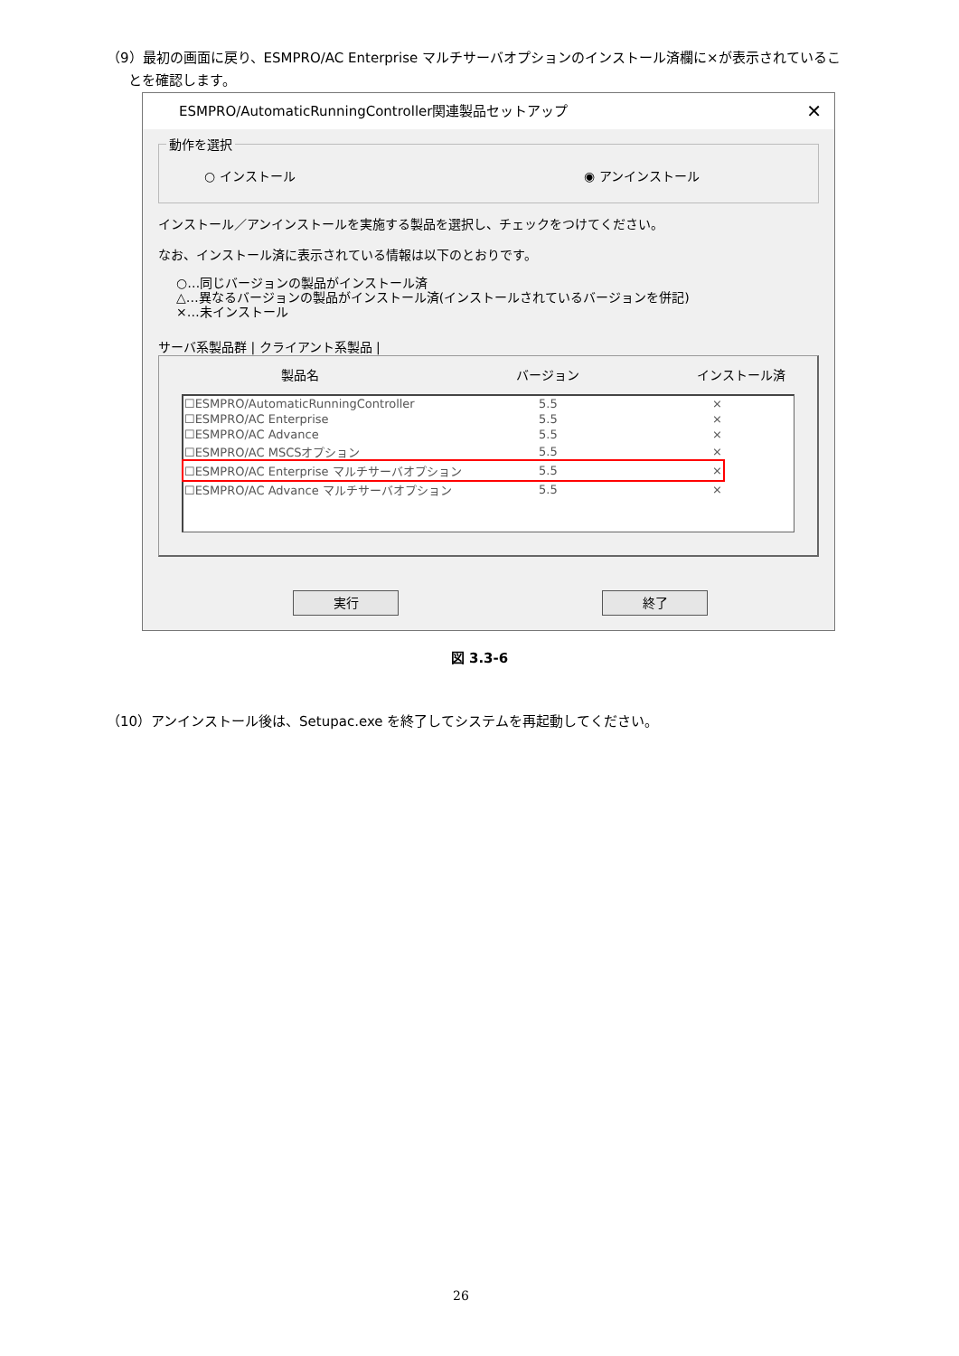（9）最初の画面に戻り、ESMPRO/AC Enterprise マルチサーバオプションのインストール済欄に×が表示されているこ
とを確認します。
ESMPRO/AutomaticRunningController関連製品セットアップ ✕
動作を選択
○ インストール ◉ アンインストール
インストール／アンインストールを実施する製品を選択し、チェックをつけてください。
なお、インストール済に表示されている情報は以下のとおりです。
○…同じバージョンの製品がインストール済
△…異なるバージョンの製品がインストール済(インストールされているバージョンを併記)
×…未インストール
サーバ系製品群 | クライアント系製品 |
製品名 バージョン インストール済
| ☐ESMPRO/AutomaticRunningController | 5.5 | × |
| ☐ESMPRO/AC Enterprise | 5.5 | × |
| ☐ESMPRO/AC Advance | 5.5 | × |
| ☐ESMPRO/AC MSCSオプション | 5.5 | × |
| ☐ESMPRO/AC Enterprise マルチサーバオプション | 5.5 | × |
| ☐ESMPRO/AC Advance マルチサーバオプション | 5.5 | × |
実行 終了
図 3.3-6
（10）アンインストール後は、Setupac.exe を終了してシステムを再起動してください。
26